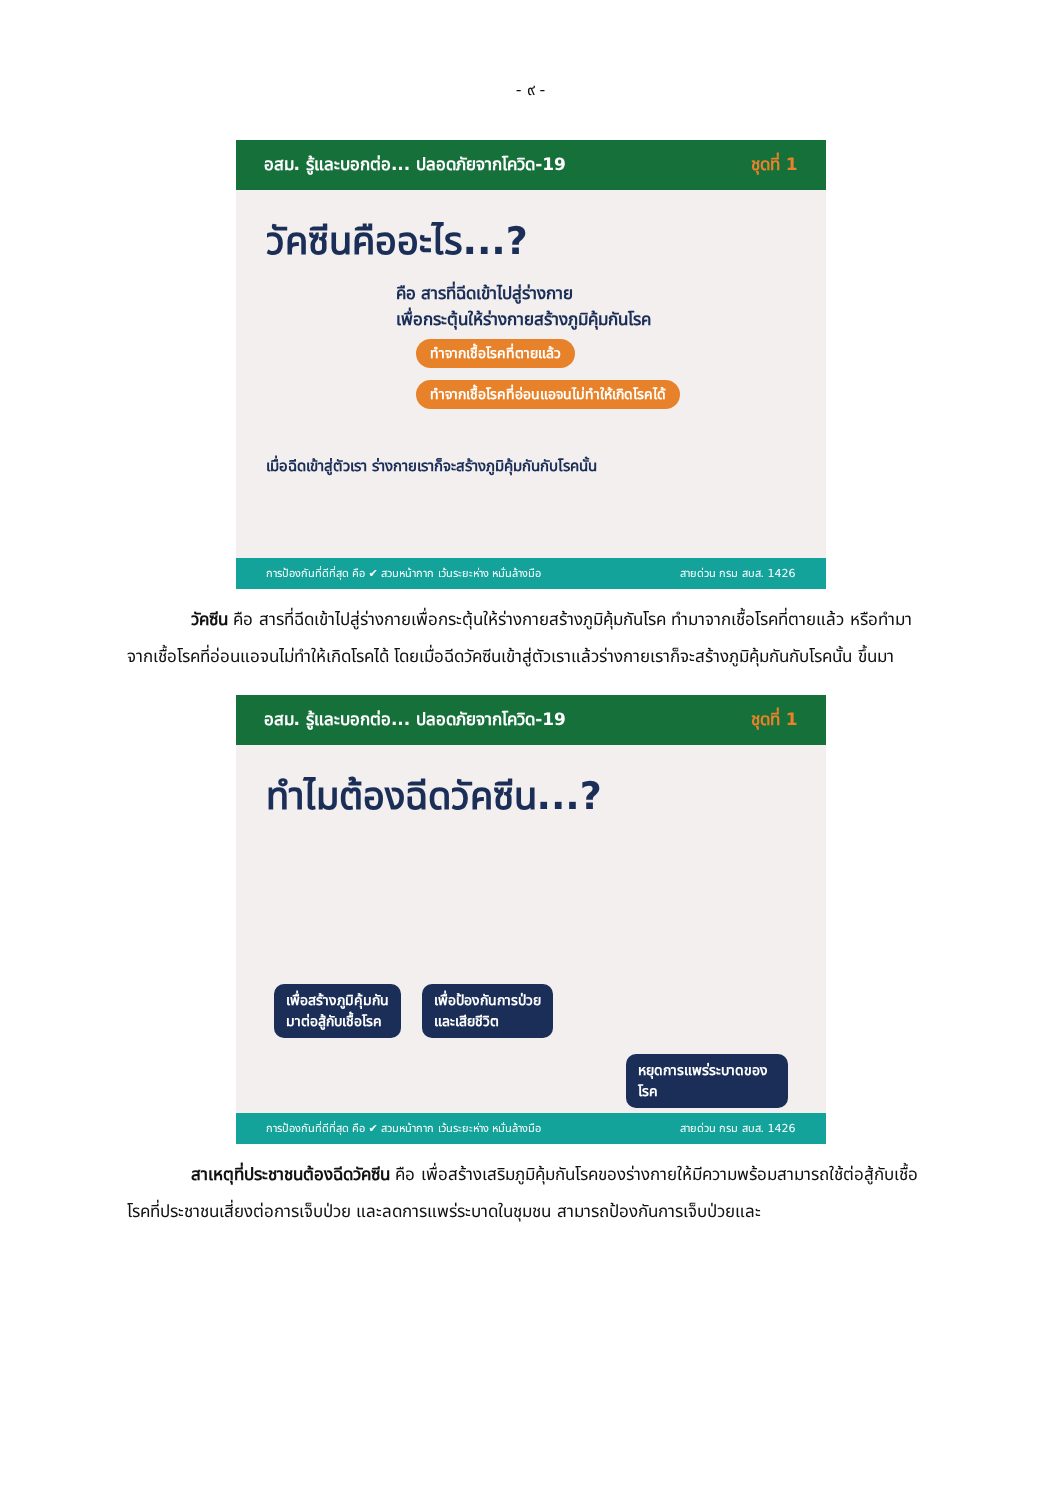- ๙ -
อสม. รู้และบอกต่อ... ปลอดภัยจากโควิด-19 ชุดที่ 1
วัคซีนคืออะไร...?
คือ สารที่ฉีดเข้าไปสู่ร่างกาย
เพื่อกระตุ้นให้ร่างกายสร้างภูมิคุ้มกันโรค
ทำจากเชื้อโรคที่ตายแล้ว
ทำจากเชื้อโรคที่อ่อนแอจนไม่ทำให้เกิดโรคได้
เมื่อฉีดเข้าสู่ตัวเรา ร่างกายเราก็จะสร้างภูมิคุ้มกันกับโรคนั้น
การป้องกันที่ดีที่สุด คือ ✔ สวมหน้ากาก เว้นระยะห่าง หมั่นล้างมือ สายด่วน กรม สบส. 1426
วัคซีน คือ สารที่ฉีดเข้าไปสู่ร่างกายเพื่อกระตุ้นให้ร่างกายสร้างภูมิคุ้มกันโรค ทำมาจากเชื้อโรคที่ตายแล้ว หรือทำมาจากเชื้อโรคที่อ่อนแอจนไม่ทำให้เกิดโรคได้ โดยเมื่อฉีดวัคซีนเข้าสู่ตัวเราแล้วร่างกายเราก็จะสร้างภูมิคุ้มกันกับโรคนั้น ขึ้นมา
อสม. รู้และบอกต่อ... ปลอดภัยจากโควิด-19 ชุดที่ 1
ทำไมต้องฉีดวัคซีน...?
เพื่อสร้างภูมิคุ้มกัน
มาต่อสู้กับเชื้อโรค
เพื่อป้องกันการป่วย
และเสียชีวิต
หยุดการแพร่ระบาดของโรค
การป้องกันที่ดีที่สุด คือ ✔ สวมหน้ากาก เว้นระยะห่าง หมั่นล้างมือ สายด่วน กรม สบส. 1426
สาเหตุที่ประชาชนต้องฉีดวัคซีน คือ เพื่อสร้างเสริมภูมิคุ้มกันโรคของร่างกายให้มีความพร้อมสามารถใช้ต่อสู้กับเชื้อโรคที่ประชาชนเสี่ยงต่อการเจ็บป่วย และลดการแพร่ระบาดในชุมชน สามารถป้องกันการเจ็บป่วยและ